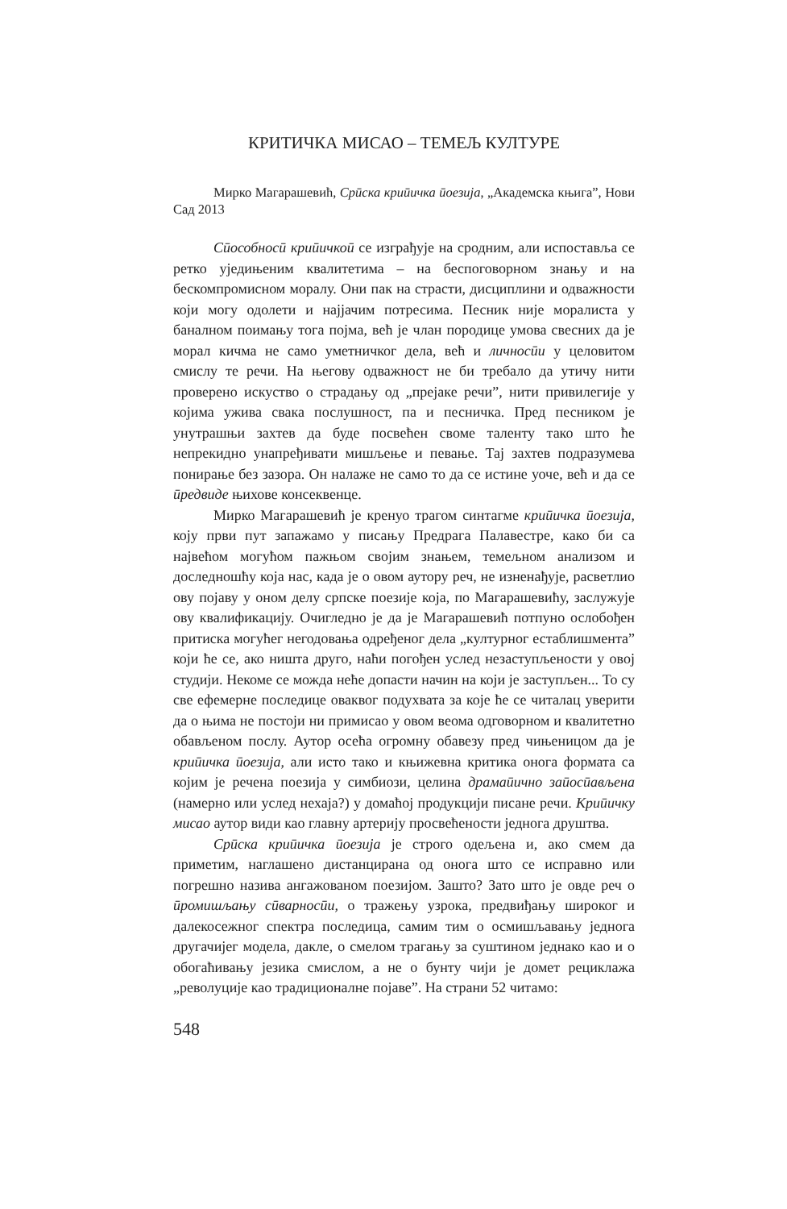КРИТИЧКА МИСАО – ТЕМЕЉ КУЛТУРЕ
Мирко Магарашевић, Срӣска криӣичка ӣоезија, „Академска књига”, Нови Сад 2013
Сӣособносӣ криӣичкоӣ се изграђује на сродним, али испоставља се ретко уједињеним квалитетима – на беспоговорном знању и на бескомпромисном моралу. Они пак на страсти, дисциплини и одважности који могу одолети и најјачим потресима. Песник није моралиста у баналном поимању тога појма, већ је члан породице умова свесних да је морал кичма не само уметничког дела, већ и личносӣи у целовитом смислу те речи. На његову одважност не би требало да утичу нити проверено искуство о страдању од „прејаке речи”, нити привилегије у којима ужива свака послушност, па и песничка. Пред песником је унутрашњи захтев да буде посвећен своме таленту тако што ће непрекидно унапређивати мишљење и певање. Тај захтев подразумева понирање без зазора. Он налаже не само то да се истине уоче, већ и да се ӣредвиде њихове консеквенце.
Мирко Магарашевић је кренуо трагом синтагме криӣичка ӣоезија, коју први пут запажамо у писању Предрага Палавестре, како би са највећом могућом пажњом својим знањем, темељном анализом и доследношћу која нас, када је о овом аутору реч, не изненађује, расветлио ову појаву у оном делу српске поезије која, по Магарашевићу, заслужује ову квалификацију. Очигледно је да је Магарашевић потпуно ослобођен притиска могућег негодовања одређеног дела „културног естаблишмента” који ће се, ако ништа друго, наћи погођен услед незаступљености у овој студији. Некоме се можда неће допасти начин на који је заступљен... То су све ефемерне последице оваквог подухвата за које ће се читалац уверити да о њима не постоји ни примисао у овом веома одговорном и квалитетно обављеном послу. Аутор осећа огромну обавезу пред чињеницом да је криӣичка ӣоезија, али исто тако и књижевна критика онога формата са којим је речена поезија у симбиози, целина драмаӣично заӣосӣављена (намерно или услед нехаја?) у домаћој продукцији писане речи. Криӣичку мисао аутор види као главну артерију просвећености једнога друштва.
Срӣска криӣичка ӣоезија је строго одељена и, ако смем да приметим, наглашено дистанцирана од онога што се исправно или погрешно назива ангажованом поезијом. Зашто? Зато што је овде реч о ӣромишљању сӣварносӣи, о тражењу узрока, предвиђању широког и далекосежног спектра последица, самим тим о осмишљавању једнога другачијег модела, дакле, о смелом трагању за суштином једнако као и о обогаћивању језика смислом, а не о бунту чији је домет рециклажа „револуције као традиционалне појаве”. На страни 52 читамо:
548